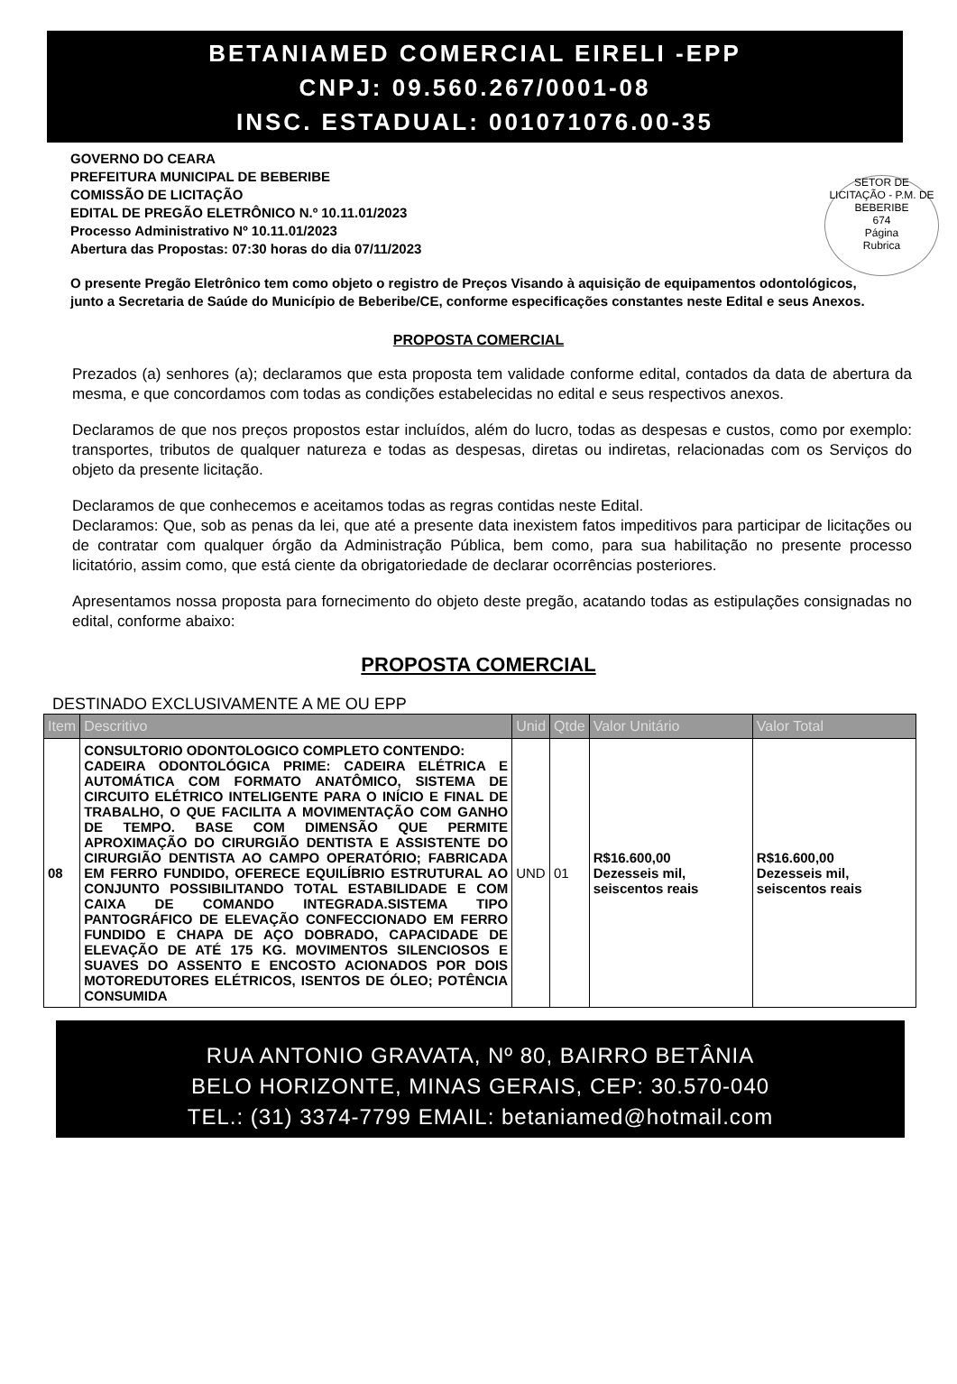BETANIAMED COMERCIAL EIRELI -EPP
CNPJ: 09.560.267/0001-08
INSC. ESTADUAL: 001071076.00-35
SETOR DE LICITAÇÃO - P.M. DE BEBERIBE
674
Página
Rubrica
GOVERNO DO CEARA
PREFEITURA MUNICIPAL DE BEBERIBE
COMISSÃO DE LICITAÇÃO
EDITAL DE PREGÃO ELETRÔNICO N.º 10.11.01/2023
Processo Administrativo Nº 10.11.01/2023
Abertura das Propostas: 07:30 horas do dia 07/11/2023
O presente Pregão Eletrônico tem como objeto o registro de Preços Visando à aquisição de equipamentos odontológicos, junto a Secretaria de Saúde do Município de Beberibe/CE, conforme especificações constantes neste Edital e seus Anexos.
PROPOSTA COMERCIAL
Prezados (a) senhores (a); declaramos que esta proposta tem validade conforme edital, contados da data de abertura da mesma, e que concordamos com todas as condições estabelecidas no edital e seus respectivos anexos.
Declaramos de que nos preços propostos estar incluídos, além do lucro, todas as despesas e custos, como por exemplo: transportes, tributos de qualquer natureza e todas as despesas, diretas ou indiretas, relacionadas com os Serviços do objeto da presente licitação.
Declaramos de que conhecemos e aceitamos todas as regras contidas neste Edital.
Declaramos: Que, sob as penas da lei, que até a presente data inexistem fatos impeditivos para participar de licitações ou de contratar com qualquer órgão da Administração Pública, bem como, para sua habilitação no presente processo licitatório, assim como, que está ciente da obrigatoriedade de declarar ocorrências posteriores.
Apresentamos nossa proposta para fornecimento do objeto deste pregão, acatando todas as estipulações consignadas no edital, conforme abaixo:
PROPOSTA COMERCIAL
DESTINADO EXCLUSIVAMENTE A ME OU EPP
| Item | Descritivo | Unid | Qtde | Valor Unitário | Valor Total |
| --- | --- | --- | --- | --- | --- |
| 08 | CONSULTORIO ODONTOLOGICO COMPLETO CONTENDO: CADEIRA ODONTOLÓGICA PRIME: CADEIRA ELÉTRICA E AUTOMÁTICA COM FORMATO ANATÔMICO, SISTEMA DE CIRCUITO ELÉTRICO INTELIGENTE PARA O INÍCIO E FINAL DE TRABALHO, O QUE FACILITA A MOVIMENTAÇÃO COM GANHO DE TEMPO. BASE COM DIMENSÃO QUE PERMITE APROXIMAÇÃO DO CIRURGIÃO DENTISTA E ASSISTENTE DO CIRURGIÃO DENTISTA AO CAMPO OPERATÓRIO; FABRICADA EM FERRO FUNDIDO, OFERECE EQUILÍBRIO ESTRUTURAL AO CONJUNTO POSSIBILITANDO TOTAL ESTABILIDADE E COM CAIXA DE COMANDO INTEGRADA.SISTEMA TIPO PANTOGRÁFICO DE ELEVAÇÃO CONFECCIONADO EM FERRO FUNDIDO E CHAPA DE AÇO DOBRADO, CAPACIDADE DE ELEVAÇÃO DE ATÉ 175 KG. MOVIMENTOS SILENCIOSOS E SUAVES DO ASSENTO E ENCOSTO ACIONADOS POR DOIS MOTOREDUTORES ELÉTRICOS, ISENTOS DE ÓLEO; POTÊNCIA CONSUMIDA | UND | 01 | R$16.600,00 Dezesseis mil, seiscentos reais | R$16.600,00 Dezesseis mil, seiscentos reais |
RUA ANTONIO GRAVATA, Nº 80, BAIRRO BETÂNIA
BELO HORIZONTE, MINAS GERAIS, CEP: 30.570-040
TEL.: (31) 3374-7799 EMAIL: betaniamed@hotmail.com